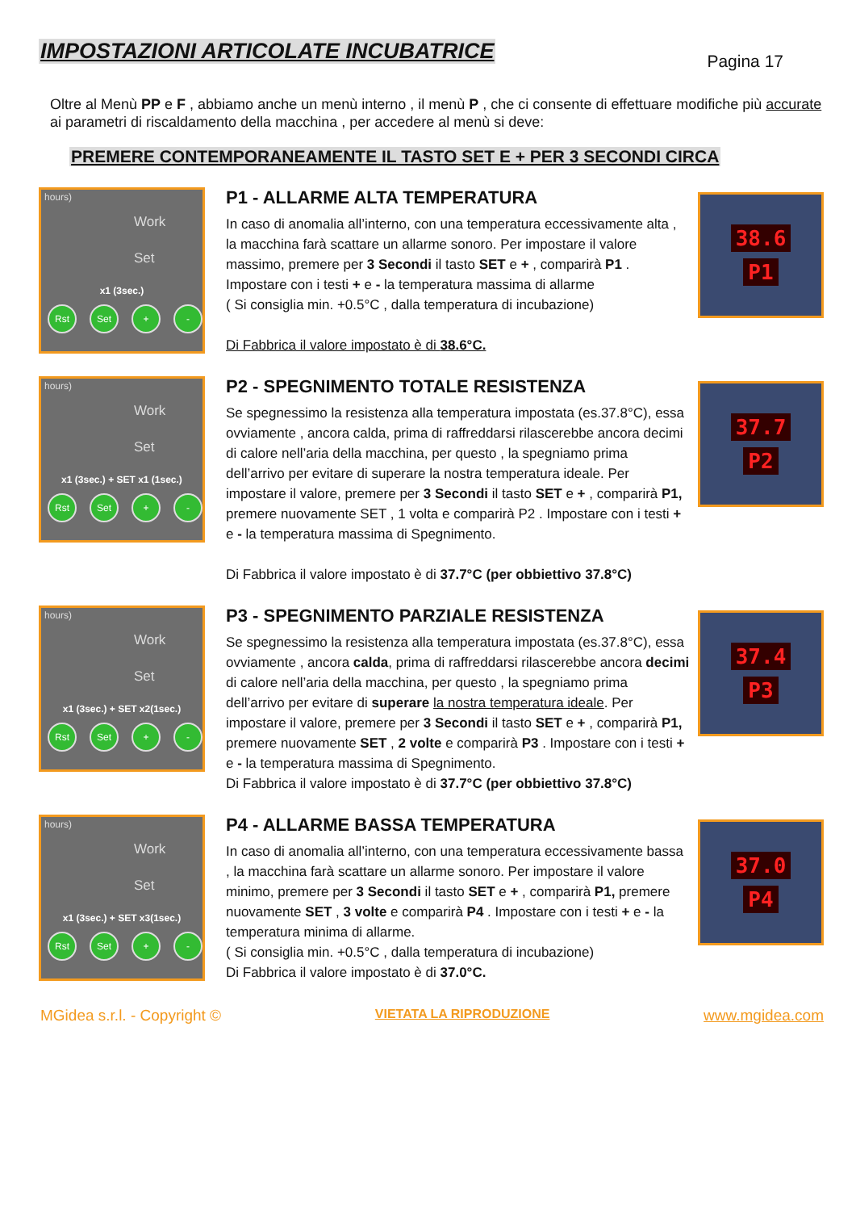IMPOSTAZIONI ARTICOLATE INCUBATRICE
Pagina 17
Oltre al Menù PP e F , abbiamo anche un menù interno , il menù P , che ci consente di effettuare modifiche più accurate ai parametri di riscaldamento della macchina , per accedere al menù si deve:
PREMERE CONTEMPORANEAMENTE IL TASTO SET E + PER 3 SECONDI CIRCA
hours)
Work
Set
x1 (3sec.)
Rst Set + -
P1 - ALLARME ALTA TEMPERATURA
In caso di anomalia all’interno, con una temperatura eccessivamente alta , la macchina farà scattare un allarme sonoro. Per impostare il valore massimo, premere per 3 Secondi il tasto SET e + , comparirà P1 . Impostare con i testi + e - la temperatura massima di allarme
( Si consiglia min. +0.5°C , dalla temperatura di incubazione)
Di Fabbrica il valore impostato è di 38.6°C.
38.6
P1
hours)
Work
Set
x1 (3sec.) + SET x1 (1sec.)
Rst Set + -
P2 - SPEGNIMENTO TOTALE RESISTENZA
Se spegnessimo la resistenza alla temperatura impostata (es.37.8°C), essa ovviamente , ancora calda, prima di raffreddarsi rilascerebbe ancora decimi di calore nell’aria della macchina, per questo , la spegniamo prima dell’arrivo per evitare di superare la nostra temperatura ideale. Per impostare il valore, premere per 3 Secondi il tasto SET e + , comparirà P1, premere nuovamente SET , 1 volta e comparirà P2 . Impostare con i testi + e - la temperatura massima di Spegnimento.
Di Fabbrica il valore impostato è di 37.7°C (per obbiettivo 37.8°C)
37.7
P2
hours)
Work
Set
x1 (3sec.) + SET x2(1sec.)
Rst Set + -
P3 - SPEGNIMENTO PARZIALE RESISTENZA
Se spegnessimo la resistenza alla temperatura impostata (es.37.8°C), essa ovviamente , ancora calda, prima di raffreddarsi rilascerebbe ancora decimi di calore nell’aria della macchina, per questo , la spegniamo prima dell’arrivo per evitare di superare la nostra temperatura ideale. Per impostare il valore, premere per 3 Secondi il tasto SET e + , comparirà P1, premere nuovamente SET , 2 volte e comparirà P3 . Impostare con i testi + e - la temperatura massima di Spegnimento.
Di Fabbrica il valore impostato è di 37.7°C (per obbiettivo 37.8°C)
37.4
P3
hours)
Work
Set
x1 (3sec.) + SET x3(1sec.)
Rst Set + -
P4 - ALLARME BASSA TEMPERATURA
In caso di anomalia all’interno, con una temperatura eccessivamente bassa , la macchina farà scattare un allarme sonoro. Per impostare il valore minimo, premere per 3 Secondi il tasto SET e + , comparirà P1, premere nuovamente SET , 3 volte e comparirà P4 . Impostare con i testi + e - la temperatura minima di allarme.
( Si consiglia min. +0.5°C , dalla temperatura di incubazione)
Di Fabbrica il valore impostato è di 37.0°C.
37.0
P4
MGidea s.r.l. - Copyright © VIETATA LA RIPRODUZIONE www.mgidea.com